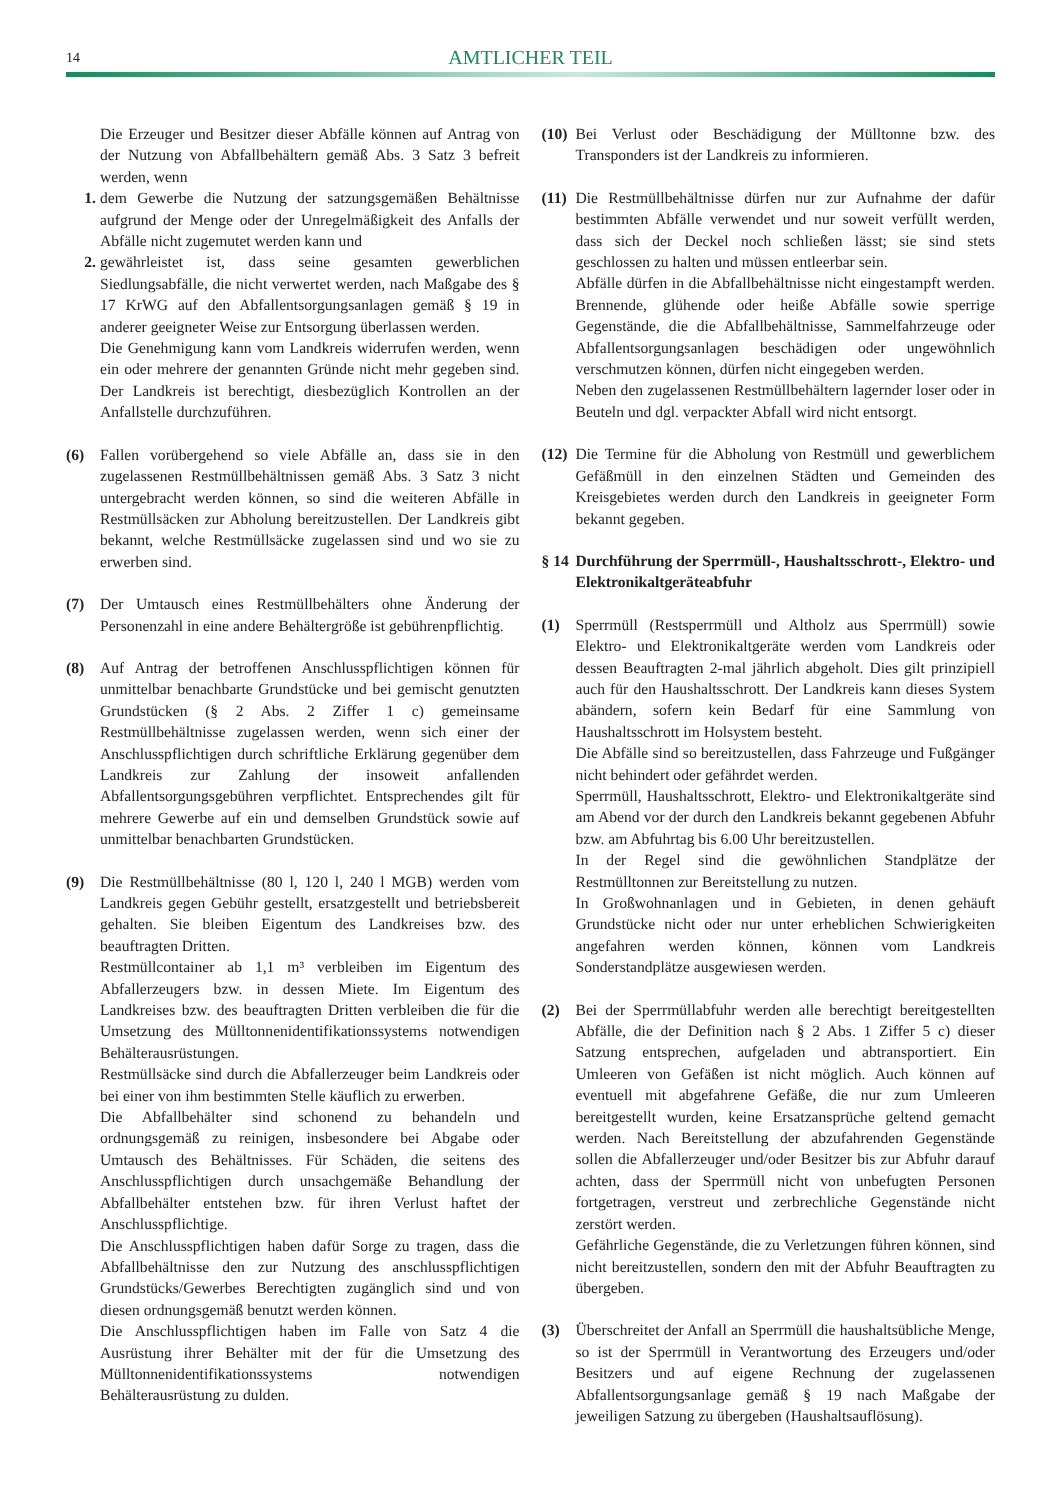14
AMTLICHER TEIL
Die Erzeuger und Besitzer dieser Abfälle können auf Antrag von der Nutzung von Abfallbehältern gemäß Abs. 3 Satz 3 befreit werden, wenn
1. dem Gewerbe die Nutzung der satzungsgemäßen Behältnisse aufgrund der Menge oder der Unregelmäßigkeit des Anfalls der Abfälle nicht zugemutet werden kann und
2. gewährleistet ist, dass seine gesamten gewerblichen Siedlungsabfälle, die nicht verwertet werden, nach Maßgabe des § 17 KrWG auf den Abfallentsorgungsanlagen gemäß § 19 in anderer geeigneter Weise zur Entsorgung überlassen werden.
Die Genehmigung kann vom Landkreis widerrufen werden, wenn ein oder mehrere der genannten Gründe nicht mehr gegeben sind. Der Landkreis ist berechtigt, diesbezüglich Kontrollen an der Anfallstelle durchzuführen.
(6) Fallen vorübergehend so viele Abfälle an, dass sie in den zugelassenen Restmüllbehältnissen gemäß Abs. 3 Satz 3 nicht untergebracht werden können, so sind die weiteren Abfälle in Restmüllsäcken zur Abholung bereitzustellen. Der Landkreis gibt bekannt, welche Restmüllsäcke zugelassen sind und wo sie zu erwerben sind.
(7) Der Umtausch eines Restmüllbehälters ohne Änderung der Personenzahl in eine andere Behältergröße ist gebührenpflichtig.
(8) Auf Antrag der betroffenen Anschlusspflichtigen können für unmittelbar benachbarte Grundstücke und bei gemischt genutzten Grundstücken (§ 2 Abs. 2 Ziffer 1 c) gemeinsame Restmüllbehältnisse zugelassen werden, wenn sich einer der Anschlusspflichtigen durch schriftliche Erklärung gegenüber dem Landkreis zur Zahlung der insoweit anfallenden Abfallentsorgungsgebühren verpflichtet. Entsprechendes gilt für mehrere Gewerbe auf ein und demselben Grundstück sowie auf unmittelbar benachbarten Grundstücken.
(9) Die Restmüllbehältnisse (80 l, 120 l, 240 l MGB) werden vom Landkreis gegen Gebühr gestellt, ersatzgestellt und betriebsbereit gehalten. Sie bleiben Eigentum des Landkreises bzw. des beauftragten Dritten.
Restmüllcontainer ab 1,1 m³ verbleiben im Eigentum des Abfallerzeugers bzw. in dessen Miete. Im Eigentum des Landkreises bzw. des beauftragten Dritten verbleiben die für die Umsetzung des Mülltonnenidentifikationssystems notwendigen Behälterausrüstungen.
Restmüllsäcke sind durch die Abfallerzeuger beim Landkreis oder bei einer von ihm bestimmten Stelle käuflich zu erwerben.
Die Abfallbehälter sind schonend zu behandeln und ordnungsgemäß zu reinigen, insbesondere bei Abgabe oder Umtausch des Behältnisses. Für Schäden, die seitens des Anschlusspflichtigen durch unsachgemäße Behandlung der Abfallbehälter entstehen bzw. für ihren Verlust haftet der Anschlusspflichtige.
Die Anschlusspflichtigen haben dafür Sorge zu tragen, dass die Abfallbehältnisse den zur Nutzung des anschlusspflichtigen Grundstücks/Gewerbes Berechtigten zugänglich sind und von diesen ordnungsgemäß benutzt werden können.
Die Anschlusspflichtigen haben im Falle von Satz 4 die Ausrüstung ihrer Behälter mit der für die Umsetzung des Mülltonnenidentifikationssystems notwendigen Behälterausrüstung zu dulden.
(10) Bei Verlust oder Beschädigung der Mülltonne bzw. des Transponders ist der Landkreis zu informieren.
(11)
Die Restmüllbehältnisse dürfen nur zur Aufnahme der dafür bestimmten Abfälle verwendet und nur soweit verfüllt werden, dass sich der Deckel noch schließen lässt; sie sind stets geschlossen zu halten und müssen entleerbar sein.
Abfälle dürfen in die Abfallbehältnisse nicht eingestampft werden. Brennende, glühende oder heiße Abfälle sowie sperrige Gegenstände, die die Abfallbehältnisse, Sammelfahrzeuge oder Abfallentsorgungsanlagen beschädigen oder ungewöhnlich verschmutzen können, dürfen nicht eingegeben werden.
Neben den zugelassenen Restmüllbehältern lagernder loser oder in Beuteln und dgl. verpackter Abfall wird nicht entsorgt.
(12) Die Termine für die Abholung von Restmüll und gewerblichem Gefäßmüll in den einzelnen Städten und Gemeinden des Kreisgebietes werden durch den Landkreis in geeigneter Form bekannt gegeben.
§ 14 Durchführung der Sperrmüll-, Haushaltsschrott-, Elektro- und Elektronikaltgeräteabfuhr
(1) Sperrmüll (Restsperrmüll und Altholz aus Sperrmüll) sowie Elektro- und Elektronikaltgeräte werden vom Landkreis oder dessen Beauftragten 2-mal jährlich abgeholt. Dies gilt prinzipiell auch für den Haushaltsschrott. Der Landkreis kann dieses System abändern, sofern kein Bedarf für eine Sammlung von Haushaltsschrott im Holsystem besteht.
Die Abfälle sind so bereitzustellen, dass Fahrzeuge und Fußgänger nicht behindert oder gefährdet werden.
Sperrmüll, Haushaltsschrott, Elektro- und Elektronikaltgeräte sind am Abend vor der durch den Landkreis bekannt gegebenen Abfuhr bzw. am Abfuhrtag bis 6.00 Uhr bereitzustellen.
In der Regel sind die gewöhnlichen Standplätze der Restmülltonnen zur Bereitstellung zu nutzen.
In Großwohnanlagen und in Gebieten, in denen gehäuft Grundstücke nicht oder nur unter erheblichen Schwierigkeiten angefahren werden können, können vom Landkreis Sonderstandplätze ausgewiesen werden.
(2) Bei der Sperrmüllabfuhr werden alle berechtigt bereitgestellten Abfälle, die der Definition nach § 2 Abs. 1 Ziffer 5 c) dieser Satzung entsprechen, aufgeladen und abtransportiert. Ein Umleeren von Gefäßen ist nicht möglich. Auch können auf eventuell mit abgefahrene Gefäße, die nur zum Umleeren bereitgestellt wurden, keine Ersatzansprüche geltend gemacht werden. Nach Bereitstellung der abzufahrenden Gegenstände sollen die Abfallerzeuger und/oder Besitzer bis zur Abfuhr darauf achten, dass der Sperrmüll nicht von unbefugten Personen fortgetragen, verstreut und zerbrechliche Gegenstände nicht zerstört werden.
Gefährliche Gegenstände, die zu Verletzungen führen können, sind nicht bereitzustellen, sondern den mit der Abfuhr Beauftragten zu übergeben.
(3) Überschreitet der Anfall an Sperrmüll die haushaltsübliche Menge, so ist der Sperrmüll in Verantwortung des Erzeugers und/oder Besitzers und auf eigene Rechnung der zugelassenen Abfallentsorgungsanlage gemäß § 19 nach Maßgabe der jeweiligen Satzung zu übergeben (Haushaltsauflösung).